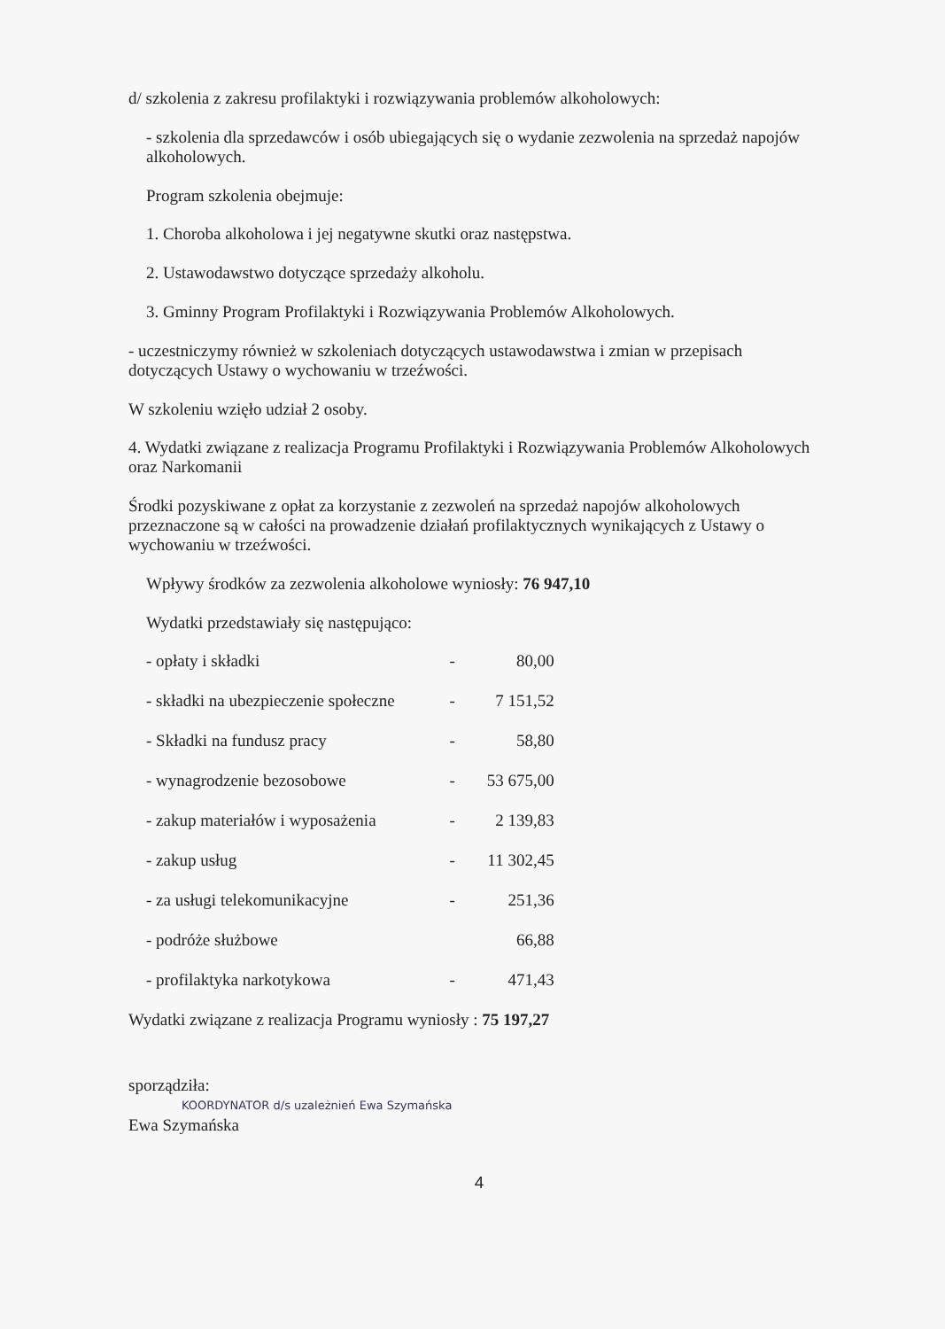d/ szkolenia z zakresu profilaktyki i rozwiązywania problemów alkoholowych:
- szkolenia dla sprzedawców i osób ubiegających się o wydanie zezwolenia na sprzedaż napojów alkoholowych.
Program szkolenia obejmuje:
1. Choroba alkoholowa i jej negatywne skutki oraz następstwa.
2. Ustawodawstwo dotyczące sprzedaży alkoholu.
3. Gminny Program Profilaktyki i Rozwiązywania Problemów Alkoholowych.
- uczestniczymy również w szkoleniach dotyczących ustawodawstwa i zmian w przepisach dotyczących Ustawy o wychowaniu w trzeźwości.
W szkoleniu wzięło udział 2 osoby.
4. Wydatki związane z realizacja Programu Profilaktyki i Rozwiązywania Problemów Alkoholowych oraz Narkomanii
Środki pozyskiwane z opłat za korzystanie z zezwoleń na sprzedaż napojów alkoholowych przeznaczone są w całości na prowadzenie działań profilaktycznych wynikających z Ustawy o wychowaniu w trzeźwości.
Wpływy środków za zezwolenia alkoholowe wyniosły: 76 947,10
Wydatki przedstawiały się następująco:
| - opłaty i składki | - | 80,00 |
| - składki na ubezpieczenie społeczne | - | 7 151,52 |
| - Składki na fundusz pracy | - | 58,80 |
| - wynagrodzenie bezosobowe | - | 53 675,00 |
| - zakup materiałów i wyposażenia | - | 2 139,83 |
| - zakup usług | - | 11 302,45 |
| - za usługi telekomunikacyjne | - | 251,36 |
| - podróże służbowe | | 66,88 |
| - profilaktyka narkotykowa | - | 471,43 |
Wydatki związane z realizacja Programu wyniosły : 75 197,27
sporządziła:
KOORDYNATOR d/s uzależnień Ewa Szymańska
Ewa Szymańska
4